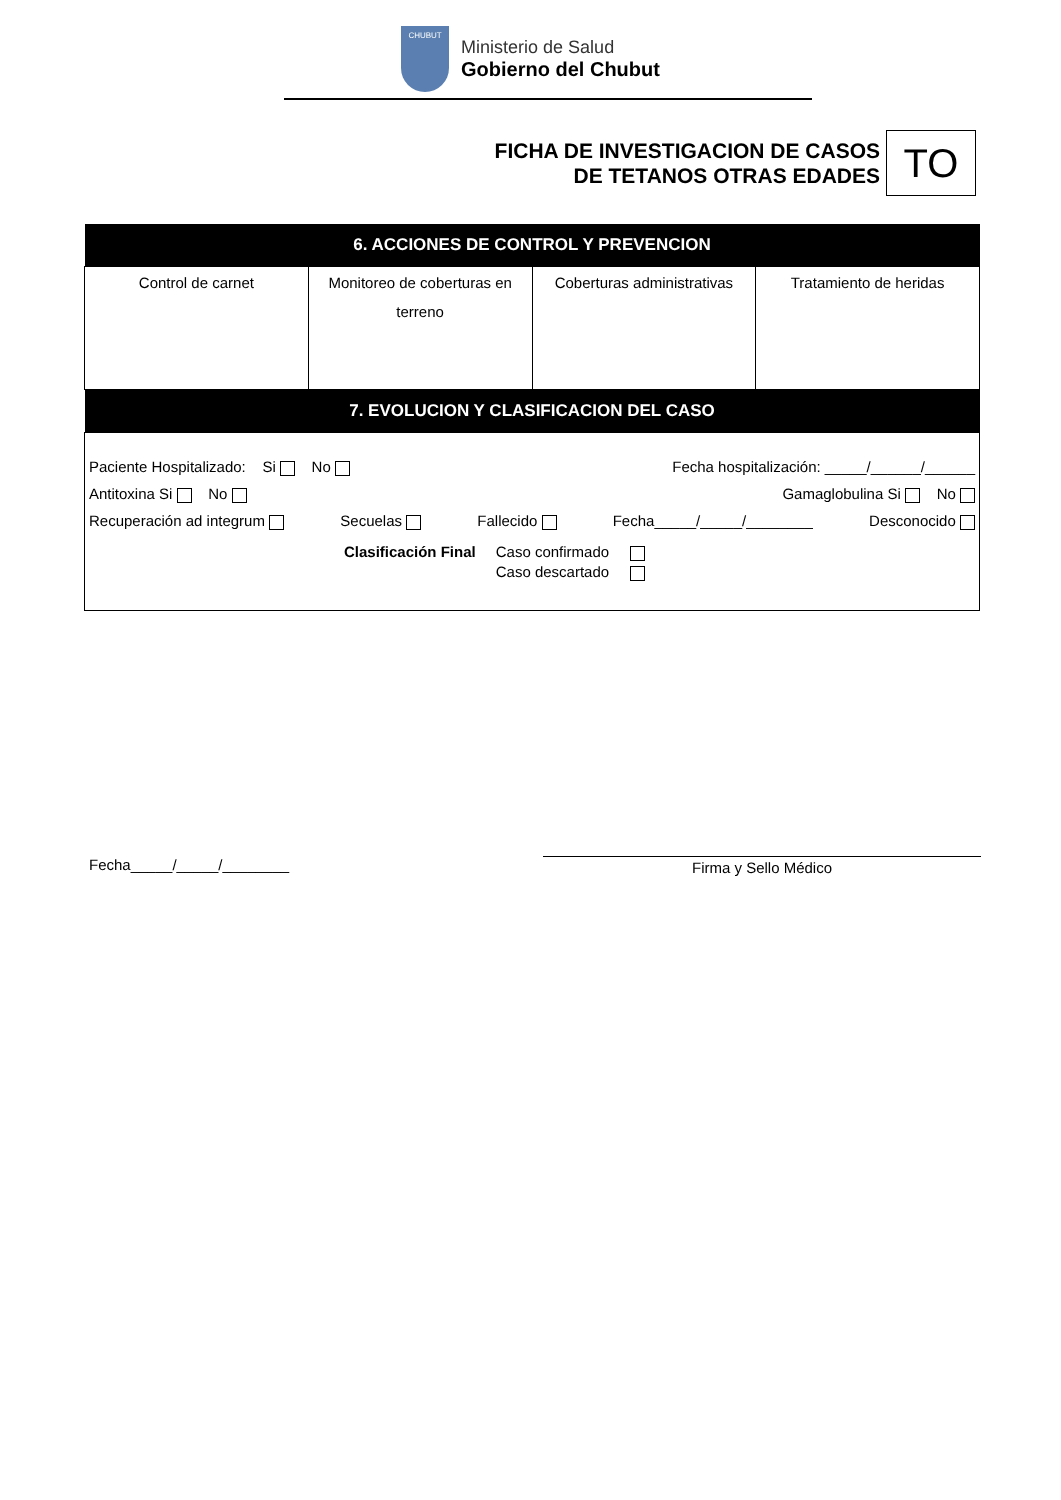CHUBUT
Ministerio de Salud
Gobierno del Chubut
FICHA DE INVESTIGACION DE CASOS
DE TETANOS OTRAS EDADES
TO
| 6. ACCIONES DE CONTROL Y PREVENCION | | | |
| --- | --- | --- | --- |
| Control de carnet | Monitoreo de coberturas en terreno | Coberturas administrativas | Tratamiento de heridas |
| 7. EVOLUCION Y CLASIFICACION DEL CASO | | | |
| Paciente Hospitalizado: Si No Fecha hospitalización: _____/______/______ Antitoxina Si No Gamaglobulina Si No Recuperación ad integrum Secuelas Fallecido Fecha_____/_____/________ Desconocido Clasificación Final Caso confirmado Caso descartado | | | |
Fecha_____/_____/________ Firma y Sello Médico